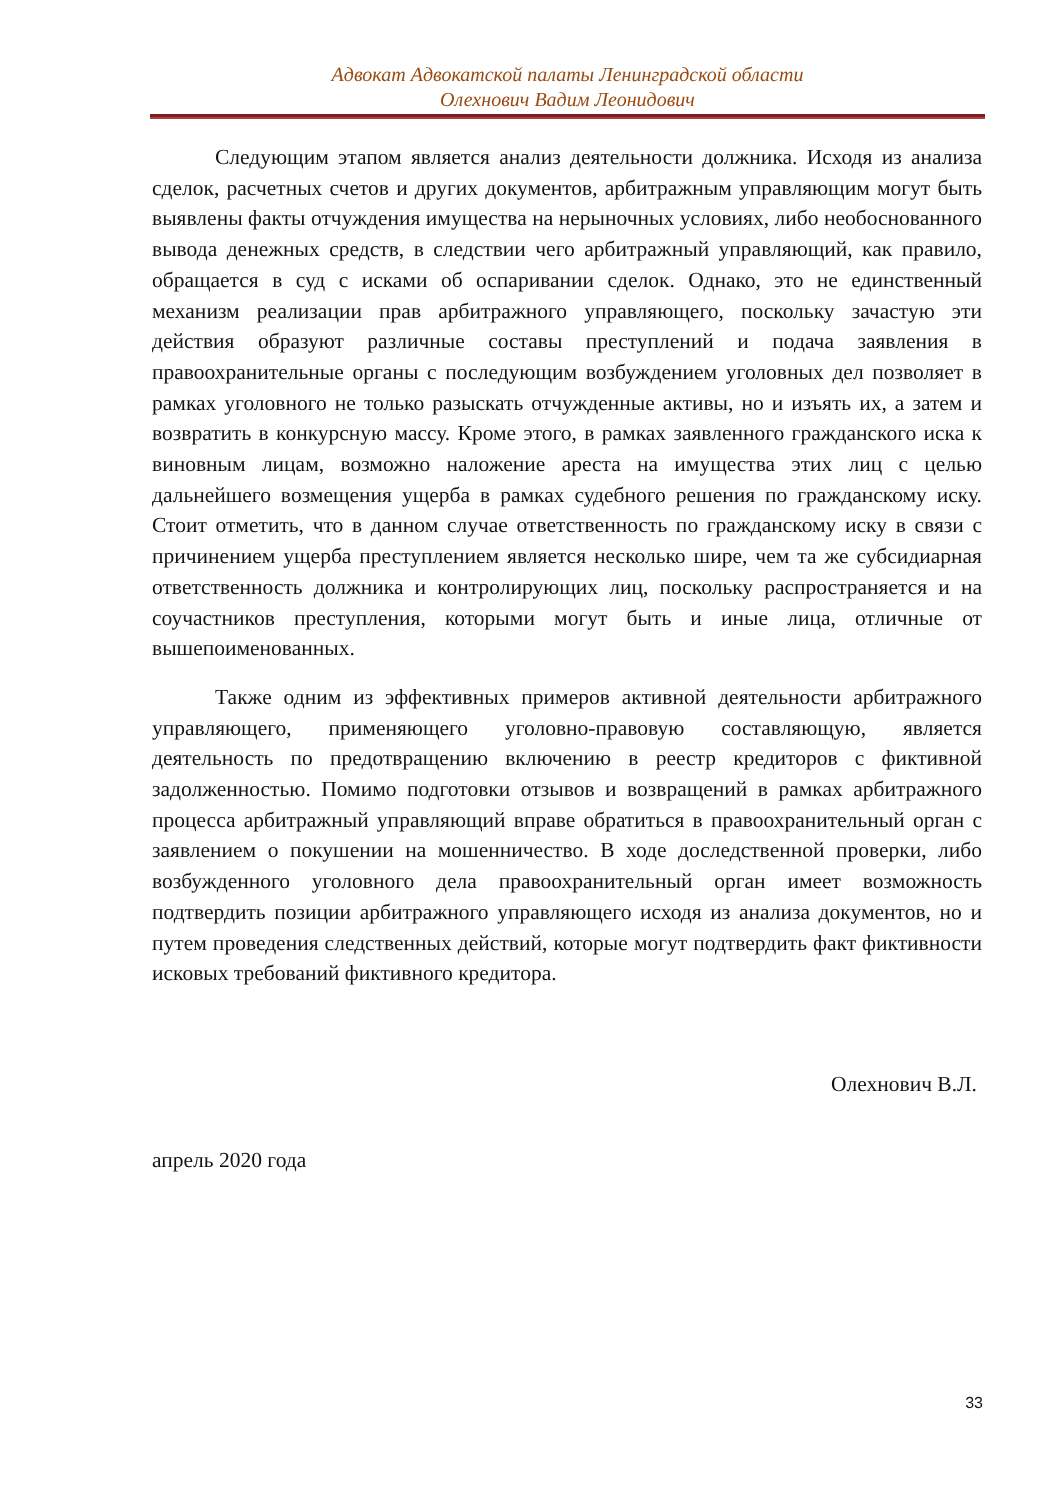Адвокат Адвокатской палаты Ленинградской области
Олехнович Вадим Леонидович
Следующим этапом является анализ деятельности должника. Исходя из анализа сделок, расчетных счетов и других документов, арбитражным управляющим могут быть выявлены факты отчуждения имущества на нерыночных условиях, либо необоснованного вывода денежных средств, в следствии чего арбитражный управляющий, как правило, обращается в суд с исками об оспаривании сделок. Однако, это не единственный механизм реализации прав арбитражного управляющего, поскольку зачастую эти действия образуют различные составы преступлений и подача заявления в правоохранительные органы с последующим возбуждением уголовных дел позволяет в рамках уголовного не только разыскать отчужденные активы, но и изъять их, а затем и возвратить в конкурсную массу. Кроме этого, в рамках заявленного гражданского иска к виновным лицам, возможно наложение ареста на имущества этих лиц с целью дальнейшего возмещения ущерба в рамках судебного решения по гражданскому иску. Стоит отметить, что в данном случае ответственность по гражданскому иску в связи с причинением ущерба преступлением является несколько шире, чем та же субсидиарная ответственность должника и контролирующих лиц, поскольку распространяется и на соучастников преступления, которыми могут быть и иные лица, отличные от вышепоименованных.
Также одним из эффективных примеров активной деятельности арбитражного управляющего, применяющего уголовно-правовую составляющую, является деятельность по предотвращению включению в реестр кредиторов с фиктивной задолженностью. Помимо подготовки отзывов и возвращений в рамках арбитражного процесса арбитражный управляющий вправе обратиться в правоохранительный орган с заявлением о покушении на мошенничество. В ходе доследственной проверки, либо возбужденного уголовного дела правоохранительный орган имеет возможность подтвердить позиции арбитражного управляющего исходя из анализа документов, но и путем проведения следственных действий, которые могут подтвердить факт фиктивности исковых требований фиктивного кредитора.
Олехнович В.Л.
апрель 2020 года
33